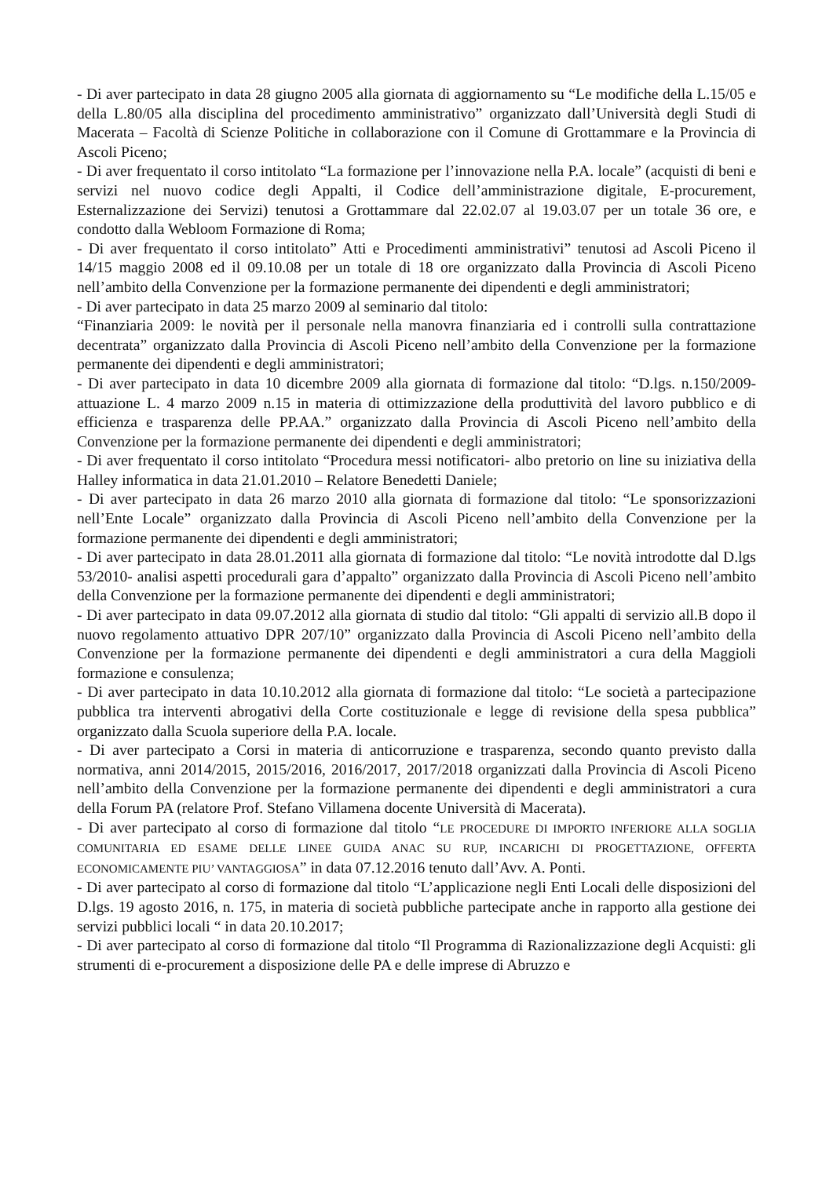- Di aver partecipato in data 28 giugno 2005 alla giornata di aggiornamento su “Le modifiche della L.15/05 e della L.80/05 alla disciplina del procedimento amministrativo” organizzato dall’Università degli Studi di Macerata – Facoltà di Scienze Politiche in collaborazione con il Comune di Grottammare e la Provincia di Ascoli Piceno;
- Di aver frequentato il corso intitolato “La formazione per l’innovazione nella P.A. locale” (acquisti di beni e servizi nel nuovo codice degli Appalti, il Codice dell’amministrazione digitale, E-procurement, Esternalizzazione dei Servizi) tenutosi a Grottammare dal 22.02.07 al 19.03.07 per un totale 36 ore, e condotto dalla Webloom Formazione di Roma;
- Di aver frequentato il corso intitolato” Atti e Procedimenti amministrativi” tenutosi ad Ascoli Piceno il 14/15 maggio 2008 ed il 09.10.08 per un totale di 18 ore organizzato dalla Provincia di Ascoli Piceno nell’ambito della Convenzione per la formazione permanente dei dipendenti e degli amministratori;
- Di aver partecipato in data 25 marzo 2009 al seminario dal titolo:
“Finanziaria 2009: le novità per il personale nella manovra finanziaria ed i controlli sulla contrattazione decentrata” organizzato dalla Provincia di Ascoli Piceno nell’ambito della Convenzione per la formazione permanente dei dipendenti e degli amministratori;
- Di aver partecipato in data 10 dicembre 2009 alla giornata di formazione dal titolo: “D.lgs. n.150/2009- attuazione L. 4 marzo 2009 n.15 in materia di ottimizzazione della produttività del lavoro pubblico e di efficienza e trasparenza delle PP.AA.” organizzato dalla Provincia di Ascoli Piceno nell’ambito della Convenzione per la formazione permanente dei dipendenti e degli amministratori;
- Di aver frequentato il corso intitolato “Procedura messi notificatori- albo pretorio on line su iniziativa della Halley informatica in data 21.01.2010 – Relatore Benedetti Daniele;
- Di aver partecipato in data 26 marzo 2010 alla giornata di formazione dal titolo: “Le sponsorizzazioni nell’Ente Locale” organizzato dalla Provincia di Ascoli Piceno nell’ambito della Convenzione per la formazione permanente dei dipendenti e degli amministratori;
- Di aver partecipato in data 28.01.2011 alla giornata di formazione dal titolo: “Le novità introdotte dal D.lgs 53/2010- analisi aspetti procedurali gara d’appalto” organizzato dalla Provincia di Ascoli Piceno nell’ambito della Convenzione per la formazione permanente dei dipendenti e degli amministratori;
- Di aver partecipato in data 09.07.2012 alla giornata di studio dal titolo: “Gli appalti di servizio all.B dopo il nuovo regolamento attuativo DPR 207/10” organizzato dalla Provincia di Ascoli Piceno nell’ambito della Convenzione per la formazione permanente dei dipendenti e degli amministratori a cura della Maggioli formazione e consulenza;
- Di aver partecipato in data 10.10.2012 alla giornata di formazione dal titolo: “Le società a partecipazione pubblica tra interventi abrogativi della Corte costituzionale e legge di revisione della spesa pubblica” organizzato dalla Scuola superiore della P.A. locale.
- Di aver partecipato a Corsi in materia di anticorruzione e trasparenza, secondo quanto previsto dalla normativa, anni 2014/2015, 2015/2016, 2016/2017, 2017/2018 organizzati dalla Provincia di Ascoli Piceno nell’ambito della Convenzione per la formazione permanente dei dipendenti e degli amministratori a cura della Forum PA (relatore Prof. Stefano Villamena docente Università di Macerata).
- Di aver partecipato al corso di formazione dal titolo “LE PROCEDURE DI IMPORTO INFERIORE ALLA SOGLIA COMUNITARIA ED ESAME DELLE LINEE GUIDA ANAC SU RUP, INCARICHI DI PROGETTAZIONE, OFFERTA ECONOMICAMENTE PIU’ VANTAGGIOSA” in data 07.12.2016 tenuto dall’Avv. A. Ponti.
- Di aver partecipato al corso di formazione dal titolo “L’applicazione negli Enti Locali delle disposizioni del D.lgs. 19 agosto 2016, n. 175, in materia di società pubbliche partecipate anche in rapporto alla gestione dei servizi pubblici locali “ in data 20.10.2017;
- Di aver partecipato al corso di formazione dal titolo “Il Programma di Razionalizzazione degli Acquisti: gli strumenti di e-procurement a disposizione delle PA e delle imprese di Abruzzo e